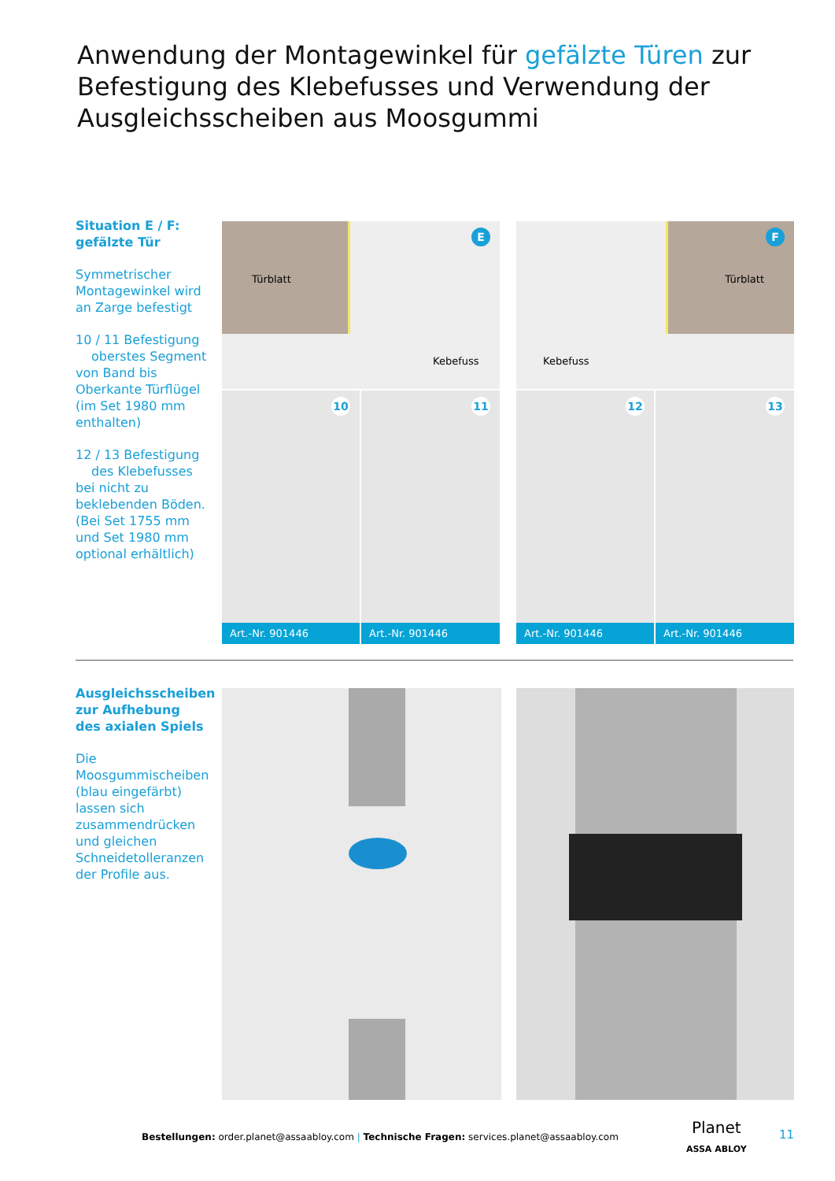Anwendung der Montagewinkel für gefälzte Türen zur Befestigung des Klebefusses und Verwendung der Ausgleichsscheiben aus Moosgummi
Situation E / F:
gefälzte Tür
Symmetrischer Montagewinkel wird an Zarge befestigt
10 / 11 Befestigung
oberstes Segment von Band bis Oberkante Türflügel (im Set 1980 mm enthalten)
12 / 13 Befestigung
des Klebefusses bei nicht zu beklebenden Böden. (Bei Set 1755 mm und Set 1980 mm optional erhältlich)
Türblatt
Kebefuss
E
Türblatt
Kebefuss
F
10
Art.-Nr. 901446
11
Art.-Nr. 901446
12
Art.-Nr. 901446
13
Art.-Nr. 901446
Ausgleichsscheiben zur Aufhebung des axialen Spiels
Die Moosgummischeiben (blau eingefärbt) lassen sich zusammendrücken und gleichen Schneidetolleranzen der Profile aus.
Bestellungen: order.planet@assaabloy.com | Technische Fragen: services.planet@assaabloy.com
Planet
ASSA ABLOY
11